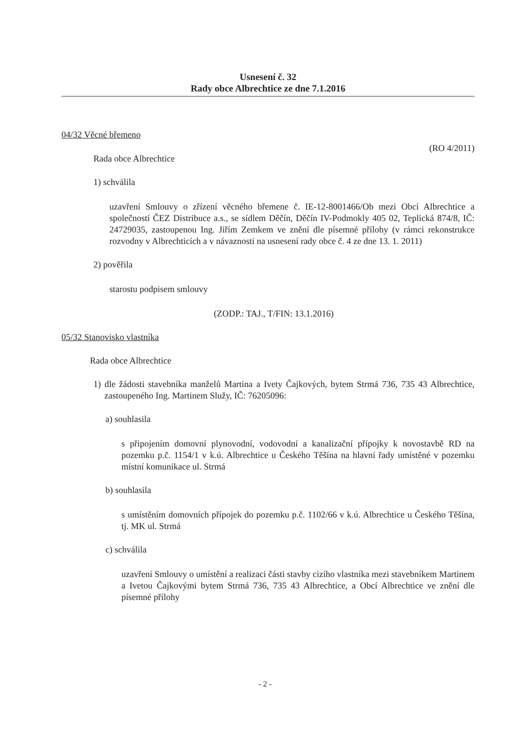Usnesení č. 32
Rady obce Albrechtice ze dne 7.1.2016
04/32 Věcné břemeno
(RO 4/2011)
Rada obce Albrechtice
1) schválila
uzavření Smlouvy o zřízení věcného břemene č. IE-12-8001466/Ob mezi Obcí Albrechtice a společností ČEZ Distribuce a.s., se sídlem Děčín, Děčín IV-Podmokly 405 02, Teplická 874/8, IČ: 24729035, zastoupenou Ing. Jiřím Zemkem ve znění dle písemné přílohy (v rámci rekonstrukce rozvodny v Albrechticích a v návaznosti na usnesení rady obce č. 4 ze dne 13. 1. 2011)
2) pověřila
starostu podpisem smlouvy
(ZODP.: TAJ., T/FIN: 13.1.2016)
05/32 Stanovisko vlastníka
Rada obce Albrechtice
1) dle žádosti stavebníka manželů Martina a Ivety Čajkových, bytem Strmá 736, 735 43 Albrechtice, zastoupeného Ing. Martinem Služy, IČ: 76205096:
a) souhlasila
s připojením domovní plynovodní, vodovodní a kanalizační přípojky k novostavbě RD na pozemku p.č. 1154/1 v k.ú. Albrechtice u Českého Těšína na hlavní řady umístěné v pozemku místní komunikace ul. Strmá
b) souhlasila
s umístěním domovních přípojek do pozemku p.č. 1102/66 v k.ú. Albrechtice u Českého Těšína, tj. MK ul. Strmá
c) schválila
uzavření Smlouvy o umístění a realizaci části stavby cizího vlastníka mezi stavebníkem Martinem a Ivetou Čajkovými bytem Strmá 736, 735 43 Albrechtice, a Obcí Albrechtice ve znění dle písemné přílohy
- 2 -